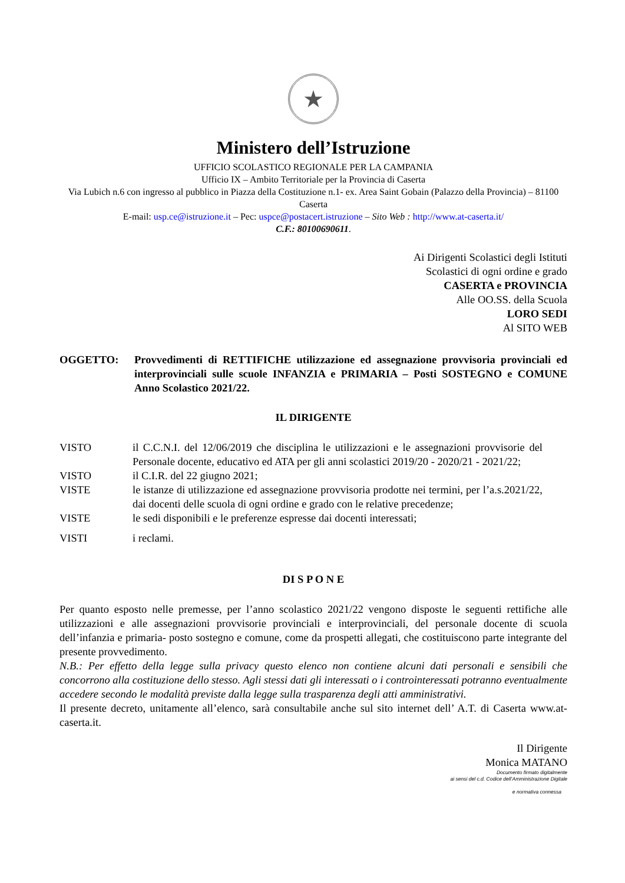★
Ministero dell’Istruzione
UFFICIO SCOLASTICO REGIONALE PER LA CAMPANIA
Ufficio IX – Ambito Territoriale per la Provincia di Caserta
Via Lubich n.6 con ingresso al pubblico in Piazza della Costituzione n.1- ex. Area Saint Gobain (Palazzo della Provincia) – 81100 Caserta
E-mail: usp.ce@istruzione.it – Pec: uspce@postacert.istruzione – Sito Web : http://www.at-caserta.it/
C.F.: 80100690611.
Ai Dirigenti Scolastici degli Istituti
Scolastici di ogni ordine e grado
CASERTA e PROVINCIA
Alle OO.SS. della Scuola
LORO SEDI
Al SITO WEB
OGGETTO: Provvedimenti di RETTIFICHE utilizzazione ed assegnazione provvisoria provinciali ed interprovinciali sulle scuole INFANZIA e PRIMARIA – Posti SOSTEGNO e COMUNE Anno Scolastico 2021/22.
IL DIRIGENTE
VISTO il C.C.N.I. del 12/06/2019 che disciplina le utilizzazioni e le assegnazioni provvisorie del Personale docente, educativo ed ATA per gli anni scolastici 2019/20 - 2020/21 - 2021/22;
VISTO il C.I.R. del 22 giugno 2021;
VISTE le istanze di utilizzazione ed assegnazione provvisoria prodotte nei termini, per l’a.s.2021/22, dai docenti delle scuola di ogni ordine e grado con le relative precedenze;
VISTE le sedi disponibili e le preferenze espresse dai docenti interessati;
VISTI i reclami.
DI S P O N E
Per quanto esposto nelle premesse, per l’anno scolastico 2021/22 vengono disposte le seguenti rettifiche alle utilizzazioni e alle assegnazioni provvisorie provinciali e interprovinciali, del personale docente di scuola dell’infanzia e primaria- posto sostegno e comune, come da prospetti allegati, che costituiscono parte integrante del presente provvedimento.
N.B.: Per effetto della legge sulla privacy questo elenco non contiene alcuni dati personali e sensibili che concorrono alla costituzione dello stesso. Agli stessi dati gli interessati o i controinteressati potranno eventualmente accedere secondo le modalità previste dalla legge sulla trasparenza degli atti amministrativi.
Il presente decreto, unitamente all’elenco, sarà consultabile anche sul sito internet dell’ A.T. di Caserta www.at-caserta.it.
Il Dirigente
Monica MATANO
Documento firmato digitalmente
ai sensi del c.d. Codice dell’Amministrazione Digitale
e normativa connessa